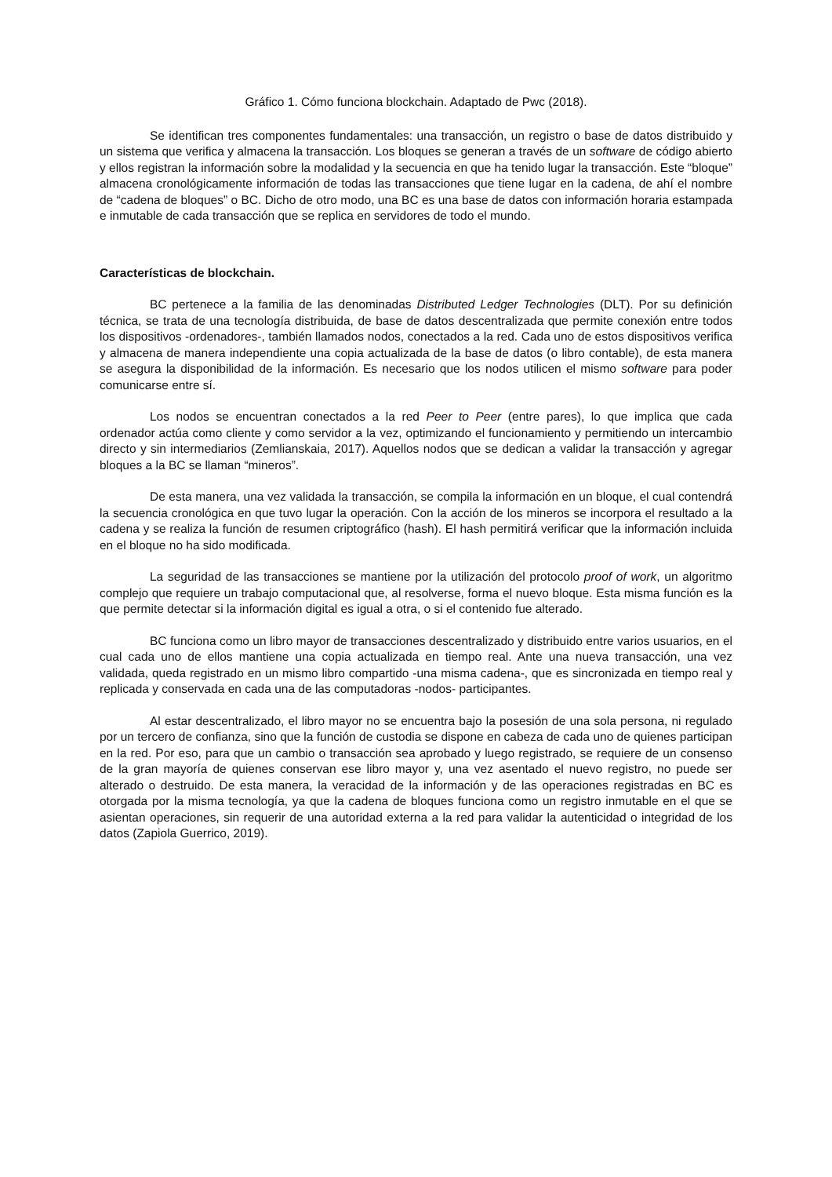Gráfico 1. Cómo funciona blockchain. Adaptado de Pwc (2018).
Se identifican tres componentes fundamentales: una transacción, un registro o base de datos distribuido y un sistema que verifica y almacena la transacción. Los bloques se generan a través de un software de código abierto y ellos registran la información sobre la modalidad y la secuencia en que ha tenido lugar la transacción. Este “bloque” almacena cronológicamente información de todas las transacciones que tiene lugar en la cadena, de ahí el nombre de “cadena de bloques” o BC. Dicho de otro modo, una BC es una base de datos con información horaria estampada e inmutable de cada transacción que se replica en servidores de todo el mundo.
Características de blockchain.
BC pertenece a la familia de las denominadas Distributed Ledger Technologies (DLT). Por su definición técnica, se trata de una tecnología distribuida, de base de datos descentralizada que permite conexión entre todos los dispositivos -ordenadores-, también llamados nodos, conectados a la red. Cada uno de estos dispositivos verifica y almacena de manera independiente una copia actualizada de la base de datos (o libro contable), de esta manera se asegura la disponibilidad de la información. Es necesario que los nodos utilicen el mismo software para poder comunicarse entre sí.
Los nodos se encuentran conectados a la red Peer to Peer (entre pares), lo que implica que cada ordenador actúa como cliente y como servidor a la vez, optimizando el funcionamiento y permitiendo un intercambio directo y sin intermediarios (Zemlianskaia, 2017). Aquellos nodos que se dedican a validar la transacción y agregar bloques a la BC se llaman “mineros”.
De esta manera, una vez validada la transacción, se compila la información en un bloque, el cual contendrá la secuencia cronológica en que tuvo lugar la operación. Con la acción de los mineros se incorpora el resultado a la cadena y se realiza la función de resumen criptográfico (hash). El hash permitirá verificar que la información incluida en el bloque no ha sido modificada.
La seguridad de las transacciones se mantiene por la utilización del protocolo proof of work, un algoritmo complejo que requiere un trabajo computacional que, al resolverse, forma el nuevo bloque. Esta misma función es la que permite detectar si la información digital es igual a otra, o si el contenido fue alterado.
BC funciona como un libro mayor de transacciones descentralizado y distribuido entre varios usuarios, en el cual cada uno de ellos mantiene una copia actualizada en tiempo real. Ante una nueva transacción, una vez validada, queda registrado en un mismo libro compartido -una misma cadena-, que es sincronizada en tiempo real y replicada y conservada en cada una de las computadoras -nodos- participantes.
Al estar descentralizado, el libro mayor no se encuentra bajo la posesión de una sola persona, ni regulado por un tercero de confianza, sino que la función de custodia se dispone en cabeza de cada uno de quienes participan en la red. Por eso, para que un cambio o transacción sea aprobado y luego registrado, se requiere de un consenso de la gran mayoría de quienes conservan ese libro mayor y, una vez asentado el nuevo registro, no puede ser alterado o destruido. De esta manera, la veracidad de la información y de las operaciones registradas en BC es otorgada por la misma tecnología, ya que la cadena de bloques funciona como un registro inmutable en el que se asientan operaciones, sin requerir de una autoridad externa a la red para validar la autenticidad o integridad de los datos (Zapiola Guerrico, 2019).